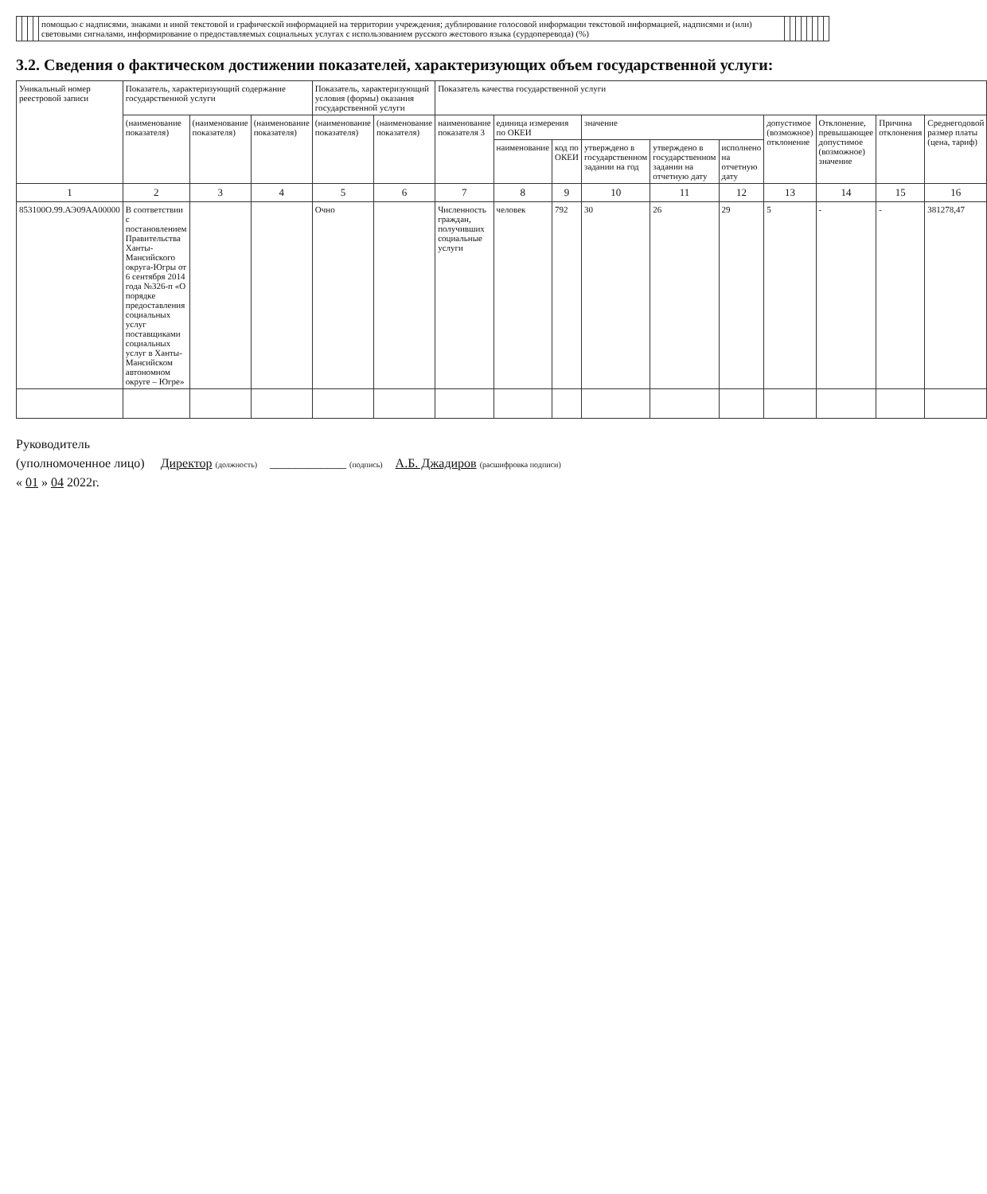| | | | | помощью с надписями, знаками и иной текстовой и графической информацией на территории учреждения; дублирование голосовой информации текстовой информацией, надписями и (или) световыми сигналами, информирование о предоставляемых социальных услугах с использованием русского жестового языка (сурдоперевода) (%) | | | | | | | | |
3.2. Сведения о фактическом достижении показателей, характеризующих объем государственной услуги:
| Уникальный номер реестровой записи | Показатель, характеризующий содержание государственной услуги | | | Показатель, характеризующий условия (формы) оказания государственной услуги | | Показатель качества государственной услуги | | | | | | | | | |
| --- | --- | --- | --- | --- | --- | --- | --- | --- | --- | --- | --- | --- | --- | --- | --- |
| | (наименование показателя) | (наименование показателя) | (наименование показателя) | (наименование показателя) | (наименование показателя) | наименование показателя 3 | единица измерения по ОКЕИ | | значение | | | допустимое (возможное) отклонение | Отклонение, превышающее допустимое (возможное) значение | Причина отклонения | Среднегодовой размер платы (цена, тариф) |
| | | | | | | | наименование | код по ОКЕИ | утверждено в государственном задании на год | утверждено в государственном задании на отчетную дату | исполнено на отчетную дату | | | | |
| 1 | 2 | 3 | 4 | 5 | 6 | 7 | 8 | 9 | 10 | 11 | 12 | 13 | 14 | 15 | 16 |
| 853100О.99.АЭ09АА00000 | В соответствии с постановлением Правительства Ханты-Мансийского округа-Югры от 6 сентября 2014 года №326-п «О порядке предоставления социальных услуг поставщиками социальных услуг в Ханты-Мансийском автономном округе – Югре» | | | Очно | | Численность граждан, получивших социальные услуги | человек | 792 | 30 | 26 | 29 | 5 | - | - | 381278,47 |
Руководитель
(уполномоченное лицо) Директор (должность) ____________ (подпись) А.Б. Джадиров (расшифровка подписи)
« 01 » 04 2022г.